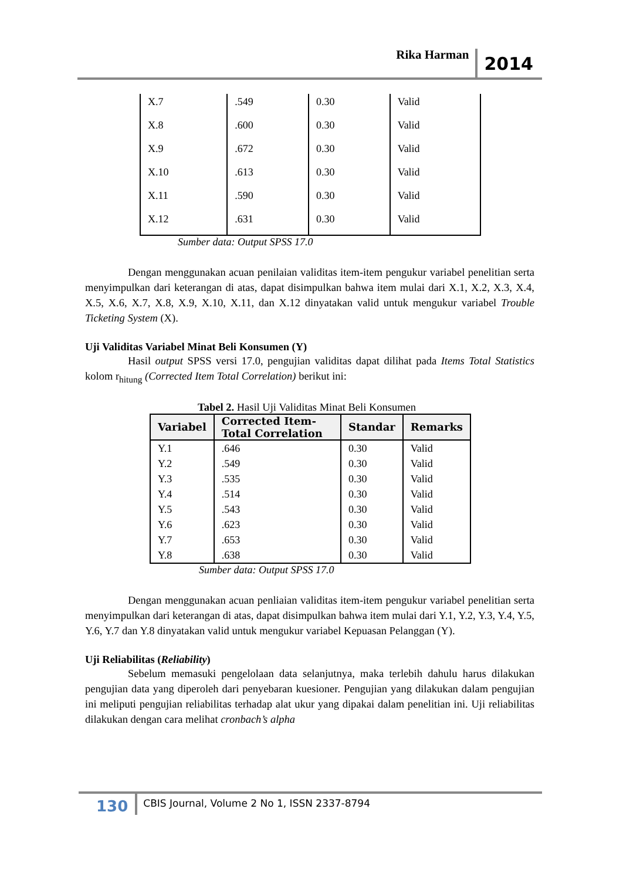Rika Harman 2014
| X.7 | .549 | 0.30 | Valid |
| X.8 | .600 | 0.30 | Valid |
| X.9 | .672 | 0.30 | Valid |
| X.10 | .613 | 0.30 | Valid |
| X.11 | .590 | 0.30 | Valid |
| X.12 | .631 | 0.30 | Valid |
Sumber data: Output SPSS 17.0
Dengan menggunakan acuan penilaian validitas item-item pengukur variabel penelitian serta menyimpulkan dari keterangan di atas, dapat disimpulkan bahwa item mulai dari X.1, X.2, X.3, X.4, X.5, X.6, X.7, X.8, X.9, X.10, X.11, dan X.12 dinyatakan valid untuk mengukur variabel Trouble Ticketing System (X).
Uji Validitas Variabel Minat Beli Konsumen (Y)
Hasil output SPSS versi 17.0, pengujian validitas dapat dilihat pada Items Total Statistics kolom r<sub>hitung</sub> (Corrected Item Total Correlation) berikut ini:
Tabel 2. Hasil Uji Validitas Minat Beli Konsumen
| Variabel | Corrected Item-Total Correlation | Standar | Remarks |
| --- | --- | --- | --- |
| Y.1 | .646 | 0.30 | Valid |
| Y.2 | .549 | 0.30 | Valid |
| Y.3 | .535 | 0.30 | Valid |
| Y.4 | .514 | 0.30 | Valid |
| Y.5 | .543 | 0.30 | Valid |
| Y.6 | .623 | 0.30 | Valid |
| Y.7 | .653 | 0.30 | Valid |
| Y.8 | .638 | 0.30 | Valid |
Sumber data: Output SPSS 17.0
Dengan menggunakan acuan penliaian validitas item-item pengukur variabel penelitian serta menyimpulkan dari keterangan di atas, dapat disimpulkan bahwa item mulai dari Y.1, Y.2, Y.3, Y.4, Y.5, Y.6, Y.7 dan Y.8 dinyatakan valid untuk mengukur variabel Kepuasan Pelanggan (Y).
Uji Reliabilitas (Reliability)
Sebelum memasuki pengelolaan data selanjutnya, maka terlebih dahulu harus dilakukan pengujian data yang diperoleh dari penyebaran kuesioner. Pengujian yang dilakukan dalam pengujian ini meliputi pengujian reliabilitas terhadap alat ukur yang dipakai dalam penelitian ini. Uji reliabilitas dilakukan dengan cara melihat cronbach’s alpha
130 CBIS Journal, Volume 2 No 1, ISSN 2337-8794